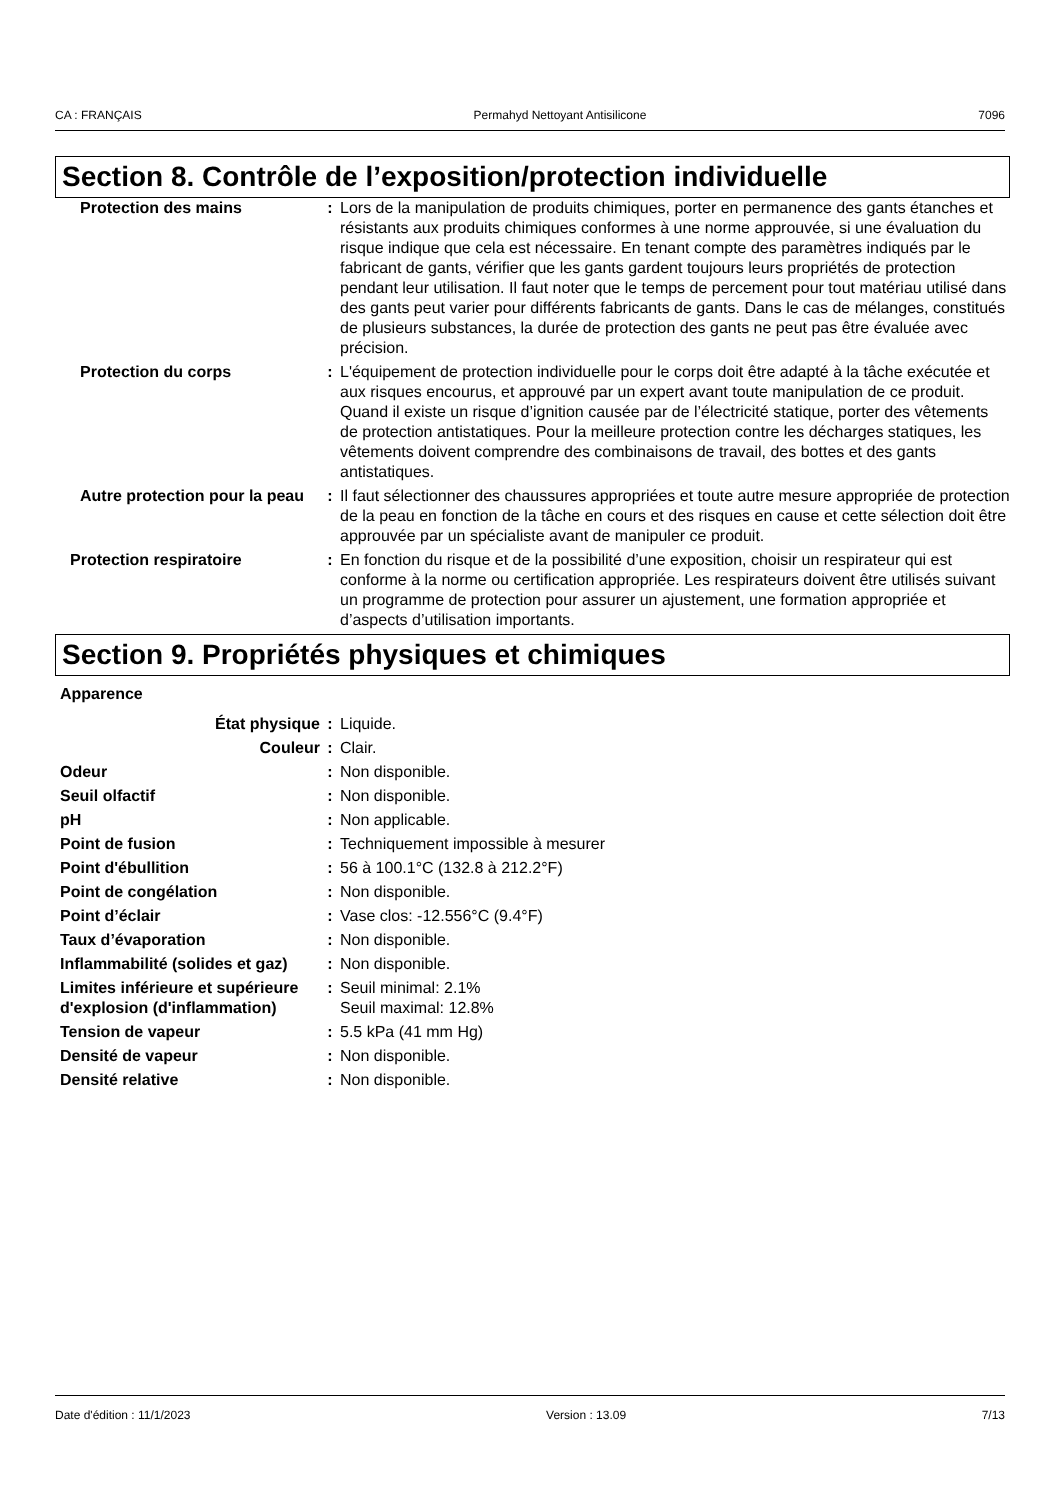CA : FRANÇAIS Permahyd Nettoyant Antisilicone 7096
Section 8. Contrôle de l’exposition/protection individuelle
| Protection des mains | : | Lors de la manipulation de produits chimiques, porter en permanence des gants étanches et résistants aux produits chimiques conformes à une norme approuvée, si une évaluation du risque indique que cela est nécessaire. En tenant compte des paramètres indiqués par le fabricant de gants, vérifier que les gants gardent toujours leurs propriétés de protection pendant leur utilisation. Il faut noter que le temps de percement pour tout matériau utilisé dans des gants peut varier pour différents fabricants de gants. Dans le cas de mélanges, constitués de plusieurs substances, la durée de protection des gants ne peut pas être évaluée avec précision. |
| Protection du corps | : | L'équipement de protection individuelle pour le corps doit être adapté à la tâche exécutée et aux risques encourus, et approuvé par un expert avant toute manipulation de ce produit. Quand il existe un risque d’ignition causée par de l’électricité statique, porter des vêtements de protection antistatiques. Pour la meilleure protection contre les décharges statiques, les vêtements doivent comprendre des combinaisons de travail, des bottes et des gants antistatiques. |
| Autre protection pour la peau | : | Il faut sélectionner des chaussures appropriées et toute autre mesure appropriée de protection de la peau en fonction de la tâche en cours et des risques en cause et cette sélection doit être approuvée par un spécialiste avant de manipuler ce produit. |
| Protection respiratoire | : | En fonction du risque et de la possibilité d’une exposition, choisir un respirateur qui est conforme à la norme ou certification appropriée. Les respirateurs doivent être utilisés suivant un programme de protection pour assurer un ajustement, une formation appropriée et d’aspects d’utilisation importants. |
Section 9. Propriétés physiques et chimiques
| Apparence | | |
| État physique | : | Liquide. |
| Couleur | : | Clair. |
| Odeur | : | Non disponible. |
| Seuil olfactif | : | Non disponible. |
| pH | : | Non applicable. |
| Point de fusion | : | Techniquement impossible à mesurer |
| Point d'ébullition | : | 56 à 100.1°C (132.8 à 212.2°F) |
| Point de congélation | : | Non disponible. |
| Point d’éclair | : | Vase clos: -12.556°C (9.4°F) |
| Taux d’évaporation | : | Non disponible. |
| Inflammabilité (solides et gaz) | : | Non disponible. |
| Limites inférieure et supérieure d'explosion (d'inflammation) | : | Seuil minimal: 2.1% Seuil maximal: 12.8% |
| Tension de vapeur | : | 5.5 kPa (41 mm Hg) |
| Densité de vapeur | : | Non disponible. |
| Densité relative | : | Non disponible. |
Date d'édition : 11/1/2023 Version : 13.09 7/13